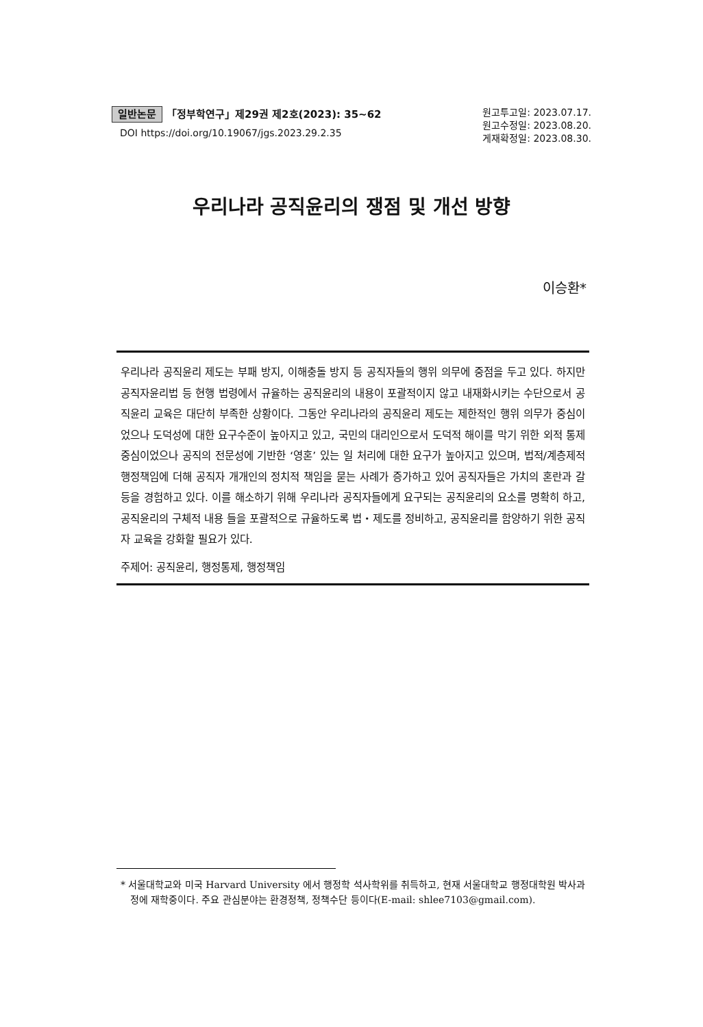일반논문 「정부학연구」제29권 제2호(2023): 35~62
DOI https://doi.org/10.19067/jgs.2023.29.2.35
원고투고일: 2023.07.17.
원고수정일: 2023.08.20.
게재확정일: 2023.08.30.
우리나라 공직윤리의 쟁점 및 개선 방향
이승환*
우리나라 공직윤리 제도는 부패 방지, 이해충돌 방지 등 공직자들의 행위 의무에 중점을 두고 있다. 하지만 공직자윤리법 등 현행 법령에서 규율하는 공직윤리의 내용이 포괄적이지 않고 내재화시키는 수단으로서 공직윤리 교육은 대단히 부족한 상황이다. 그동안 우리나라의 공직윤리 제도는 제한적인 행위 의무가 중심이었으나 도덕성에 대한 요구수준이 높아지고 있고, 국민의 대리인으로서 도덕적 해이를 막기 위한 외적 통제 중심이었으나 공직의 전문성에 기반한 ‘영혼’ 있는 일 처리에 대한 요구가 높아지고 있으며, 법적/계층제적 행정책임에 더해 공직자 개개인의 정치적 책임을 묻는 사례가 증가하고 있어 공직자들은 가치의 혼란과 갈등을 경험하고 있다. 이를 해소하기 위해 우리나라 공직자들에게 요구되는 공직윤리의 요소를 명확히 하고, 공직윤리의 구체적 내용 들을 포괄적으로 규율하도록 법・제도를 정비하고, 공직윤리를 함양하기 위한 공직자 교육을 강화할 필요가 있다.
주제어: 공직윤리, 행정통제, 행정책임
* 서울대학교와 미국 Harvard University 에서 행정학 석사학위를 취득하고, 현재 서울대학교 행정대학원 박사과정에 재학중이다. 주요 관심분야는 환경정책, 정책수단 등이다(E-mail: shlee7103@gmail.com).